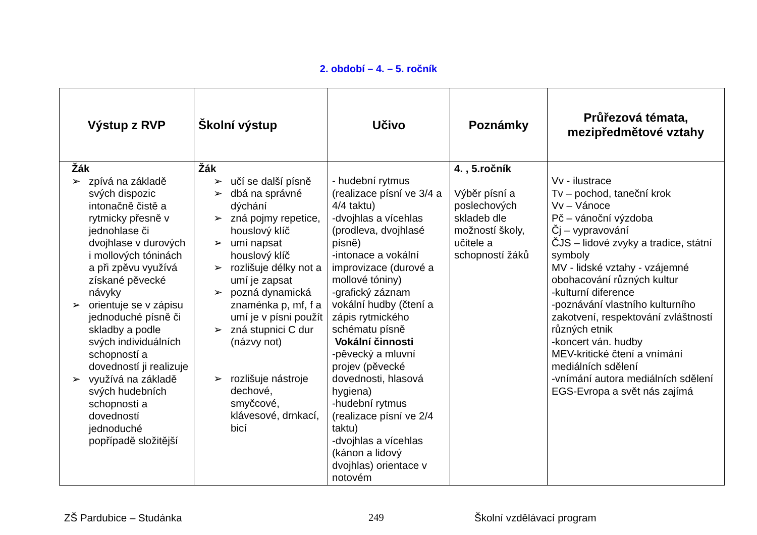2. období – 4. – 5. ročník
| Výstup z RVP | Školní výstup | Učivo | Poznámky | Průřezová témata, mezipředmětové vztahy |
| --- | --- | --- | --- | --- |
| Žák ➢ zpívá na základě svých dispozic intonačně čistě a rytmicky přesně v jednohlase či dvojhlase v durových i mollových tóninách a při zpěvu využívá získané pěvecké návyky ➢ orientuje se v zápisu jednoduché písně či skladby a podle svých individuálních schopností a dovedností ji realizuje ➢ využívá na základě svých hudebních schopností a dovedností jednoduché popřípadě složitější | Žák ➢ učí se další písně ➢ dbá na správné dýchání ➢ zná pojmy repetice, houslový klíč ➢ umí napsat houslový klíč ➢ rozlišuje délky not a umí je zapsat ➢ pozná dynamická znaménka p, mf, f a umí je v písni použít ➢ zná stupnici C dur (názvy not) ➢ rozlišuje nástroje dechové, smyčcové, klávesové, drnkací, bicí | - hudební rytmus (realizace písní ve 3/4 a 4/4 taktu) -dvojhlas a vícehlas (prodleva, dvojhlasé písně) -intonace a vokální improvizace (durové a mollové tóniny) -grafický záznam vokální hudby (čtení a zápis rytmického schématu písně Vokální činnosti -pěvecký a mluvní projev (pěvecké dovednosti, hlasová hygiena) -hudební rytmus (realizace písní ve 2/4 taktu) -dvojhlas a vícehlas (kánon a lidový dvojhlas) orientace v notovém | 4. , 5.ročník Výběr písní a poslechových skladeb dle možností školy, učitele a schopností žáků | Vv - ilustrace Tv – pochod, taneční krok Vv – Vánoce Pč – vánoční výzdoba Čj – vypravování ČJS – lidové zvyky a tradice, státní symboly MV - lidské vztahy - vzájemné obohacování různých kultur -kulturní diference -poznávání vlastního kulturního zakotvení, respektování zvláštností různých etnik -koncert ván. hudby MEV-kritické čtení a vnímání mediálních sdělení -vnímání autora mediálních sdělení EGS-Evropa a svět nás zajímá |
ZŠ Pardubice – Studánka 249 Školní vzdělávací program